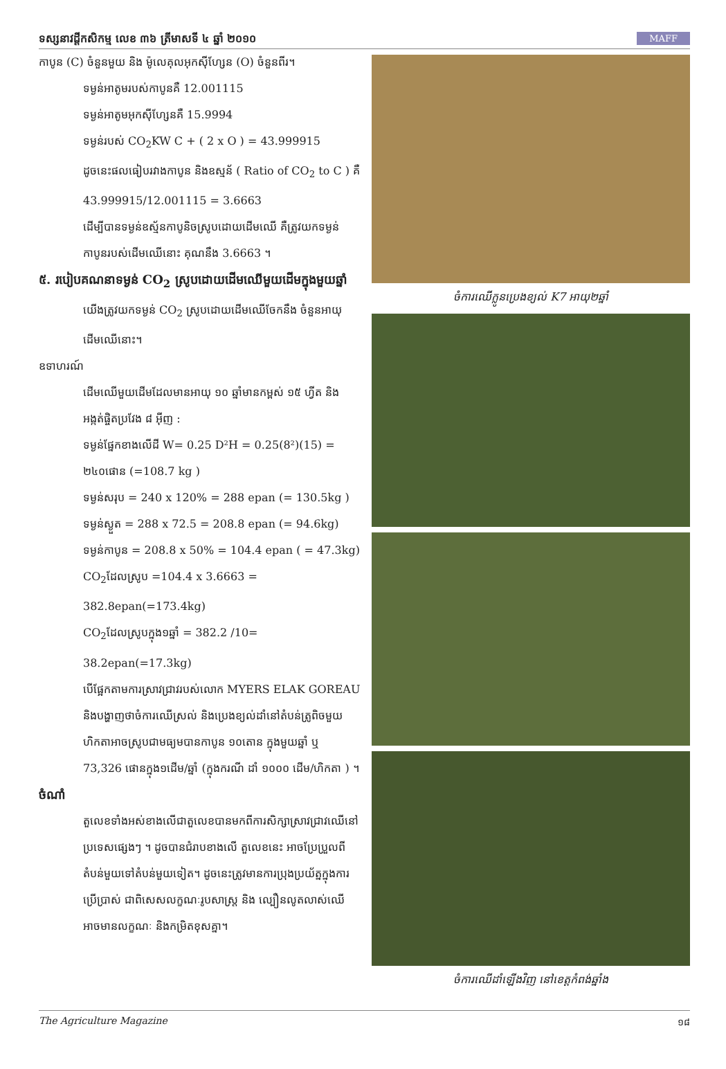ទស្សនាវដ្ដីកសិកម្ម លេខ ៣៦ ត្រីមាសទី ៤ ឆ្នាំ ២០១០ MAFF
កាបូន (C) ចំនួនមួយ និង ម៉ូលេគុលអុកស៊ីហ្សែន (O) ចំនួនពីរ។
ទម្ងន់អាតូមរបស់កាបូនគឺ 12.001115
ទម្ងន់អាតូមអុកស៊ីហ្សែនគឺ 15.9994
ទម្ងន់របស់ CO<sub>2</sub>KW C + ( 2 x O ) = 43.999915
ដូចនេះផលធៀបរវាងកាបូន និងឧស្មន័ ( Ratio of CO<sub>2</sub> to C ) គឺ 43.999915/12.001115 = 3.6663
ដើម្បីបានទម្ងន់ឧស្ម័នកាបូនិចស្រូបដោយដើមឈើ គឺត្រូវយកទម្ងន់កាបូនរបស់ដើមឈើនោះ គុណនឹង 3.6663 ។
៥. របៀបគណនាទម្ងន់ CO<sub>2</sub> ស្រូបដោយដើមឈើមួយដើមក្នុងមួយឆ្នាំ
យើងត្រូវយកទម្ងន់ CO<sub>2</sub> ស្រូបដោយដើមឈើចែកនឹង ចំនួនអាយុដើមឈើនោះ។
ឧទាហរណ៍
ដើមឈើមួយដើមដែលមានអាយុ ១០ ឆ្នាំមានកម្ពស់ ១៥ ហ្វីត និង អង្កត់ផ្ចិតប្រវែង ៨ អ៊ីញ :
ទម្ងន់ផ្នែកខាងលើដី W= 0.25 D²H = 0.25(8²)(15) = ២៤០ផោន (=108.7 kg )
ទម្ងន់សរុប = 240 x 120% = 288 epan (= 130.5kg )
ទម្ងន់ស្ងួត = 288 x 72.5 = 208.8 epan (= 94.6kg)
ទម្ងន់កាបូន = 208.8 x 50% = 104.4 epan ( = 47.3kg)
CO<sub>2</sub>ដែលស្រូប =104.4 x 3.6663 = 382.8epan(=173.4kg)
CO<sub>2</sub>ដែលស្រូបក្នុង១ឆ្នាំ = 382.2 /10= 38.2epan(=17.3kg)
បើផ្អែកតាមការស្រាវជ្រាវរបស់លោក MYERS ELAK GOREAU និងបង្ហាញថាចំការឈើស្រល់ និងប្រេងខ្យល់ដាំនៅតំបន់ត្រូពិចមួយហិកតាអាចស្រូបជាមធ្យមបានកាបូន ១០តោន ក្នុងមួយឆ្នាំ ឬ 73,326 ផោនក្នុង១ដើម/ឆ្នាំ (ក្នុងករណី ដាំ ១០០០ ដើម/ហិកតា ) ។
ចំណាំ
តួលេខទាំងអស់ខាងលើជាតួលេខបានមកពីការសិក្សាស្រាវជ្រាវឈើនៅប្រទេសផ្សេងៗ ។ ដូចបានជំរាបខាងលើ តួលេខនេះ អាចប្រែប្រួលពីតំបន់មួយទៅតំបន់មួយទៀត។ ដូចនេះត្រូវមានការប្រុងប្រយ័ត្នក្នុងការប្រើប្រាស់ ជាពិសេសលក្ខណៈរូបសាស្ត្រ និង ល្បឿនលូតលាស់ឈើអាចមានលក្ខណៈ និងកម្រិតខុសគ្នា។
ចំការឈើក្លូនប្រេងខ្យល់ K7 អាយុ២ឆ្នាំ
ចំការឈើដាំឡើងវិញ នៅខេត្តកំពង់ឆ្នាំង
The Agriculture Magazine ១៨